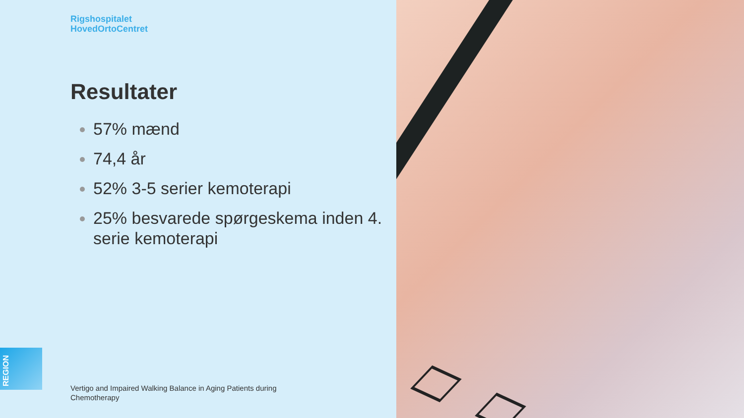Rigshospitalet
HovedOrtoCentret
Resultater
57% mænd
74,4 år
52% 3-5 serier kemoterapi
25% besvarede spørgeskema inden 4. serie kemoterapi
REGION
Vertigo and Impaired Walking Balance in Aging Patients during Chemotherapy